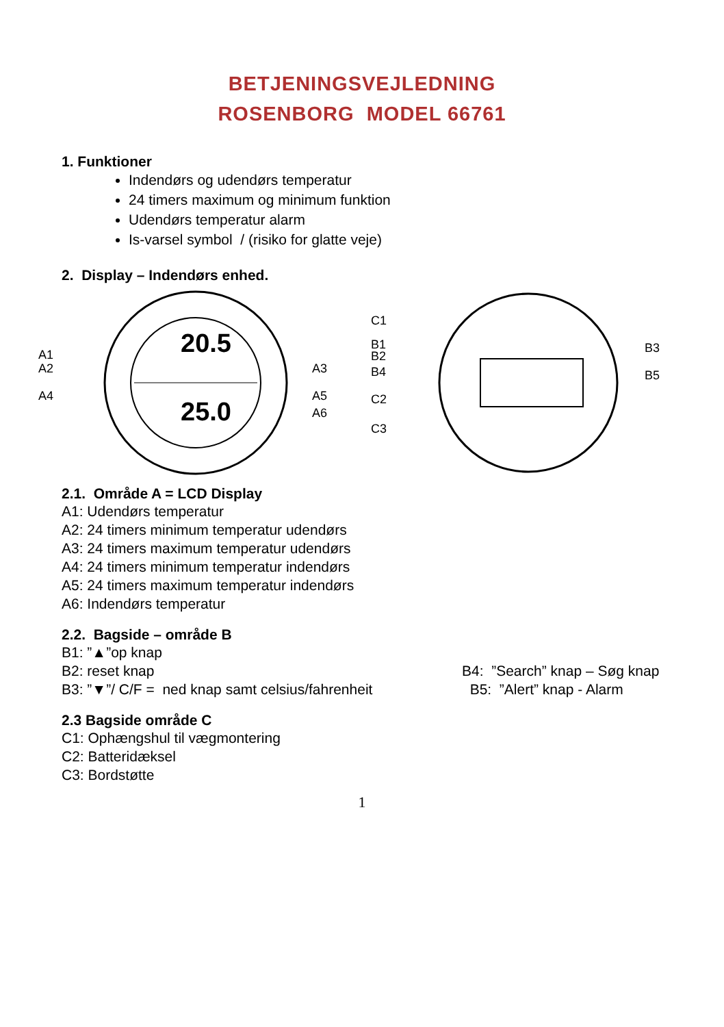BETJENINGSVEJLEDNING
ROSENBORG MODEL 66761
1. Funktioner
Indendørs og udendørs temperatur
24 timers maximum og minimum funktion
Udendørs temperatur alarm
Is-varsel symbol / (risiko for glatte veje)
2. Display – Indendørs enhed.
20.5
25.0
A1
A2
A4
A3
A5
A6
C1
B1
B2
B4
C2
C3
B3
B5
2.1. Område A = LCD Display
A1: Udendørs temperatur
A2: 24 timers minimum temperatur udendørs
A3: 24 timers maximum temperatur udendørs
A4: 24 timers minimum temperatur indendørs
A5: 24 timers maximum temperatur indendørs
A6: Indendørs temperatur
2.2. Bagside – område B
B1: ”▲”op knap
B2: reset knap B4: ”Search” knap – Søg knap
B3: ”▼”/ C/F = ned knap samt celsius/fahrenheit B5: ”Alert” knap - Alarm
2.3 Bagside område C
C1: Ophængshul til vægmontering
C2: Batteridæksel
C3: Bordstøtte
1